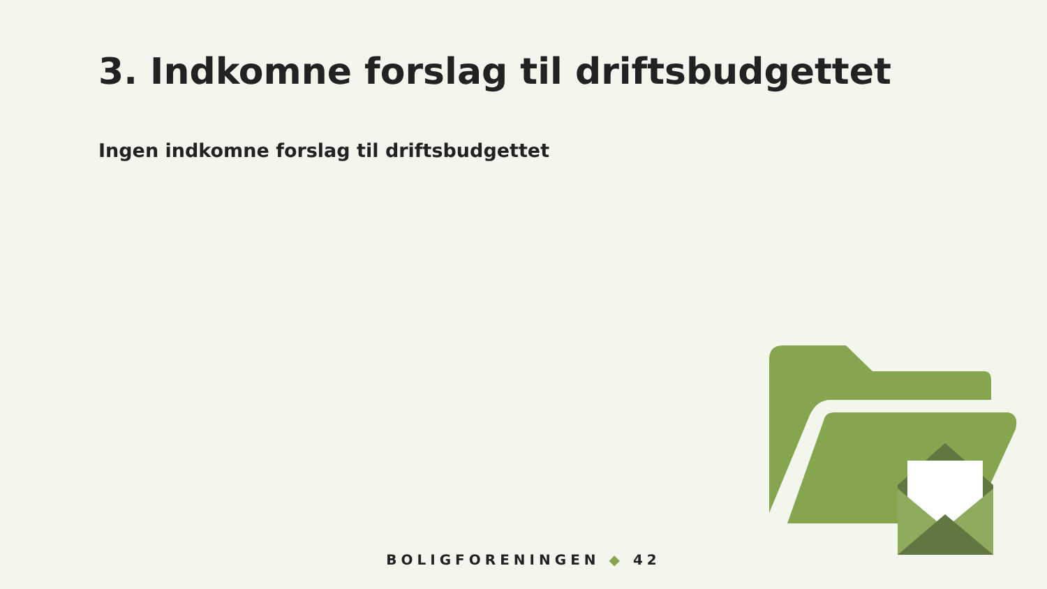3. Indkomne forslag til driftsbudgettet
Ingen indkomne forslag til driftsbudgettet
BOLIGFORENINGEN ◆ 42